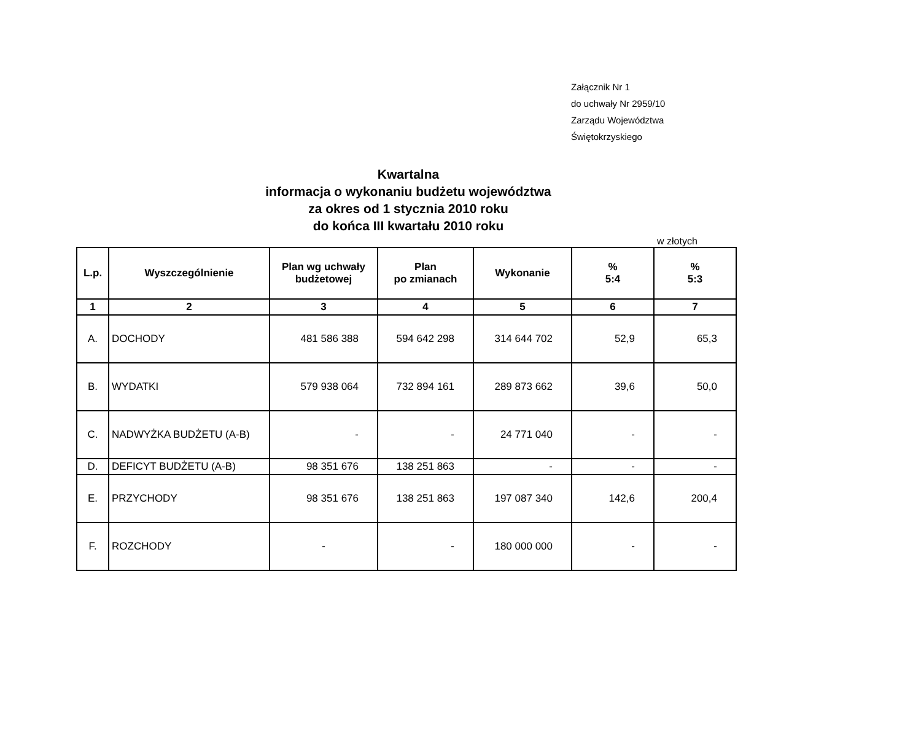Załącznik Nr 1
do uchwały Nr 2959/10
Zarządu Województwa
Świętokrzyskiego
Kwartalna
informacja o wykonaniu budżetu województwa
za okres od 1 stycznia 2010 roku
do końca III kwartału 2010 roku
w złotych
| L.p. | Wyszczególnienie | Plan wg uchwały budżetowej | Plan po zmianach | Wykonanie | % 5:4 | % 5:3 |
| --- | --- | --- | --- | --- | --- | --- |
| 1 | 2 | 3 | 4 | 5 | 6 | 7 |
| A. | DOCHODY | 481 586 388 | 594 642 298 | 314 644 702 | 52,9 | 65,3 |
| B. | WYDATKI | 579 938 064 | 732 894 161 | 289 873 662 | 39,6 | 50,0 |
| C. | NADWYŻKA BUDŻETU (A-B) | - | - | 24 771 040 | - | - |
| D. | DEFICYT BUDŻETU (A-B) | 98 351 676 | 138 251 863 | - | - | - |
| E. | PRZYCHODY | 98 351 676 | 138 251 863 | 197 087 340 | 142,6 | 200,4 |
| F. | ROZCHODY | - | - | 180 000 000 | - | - |